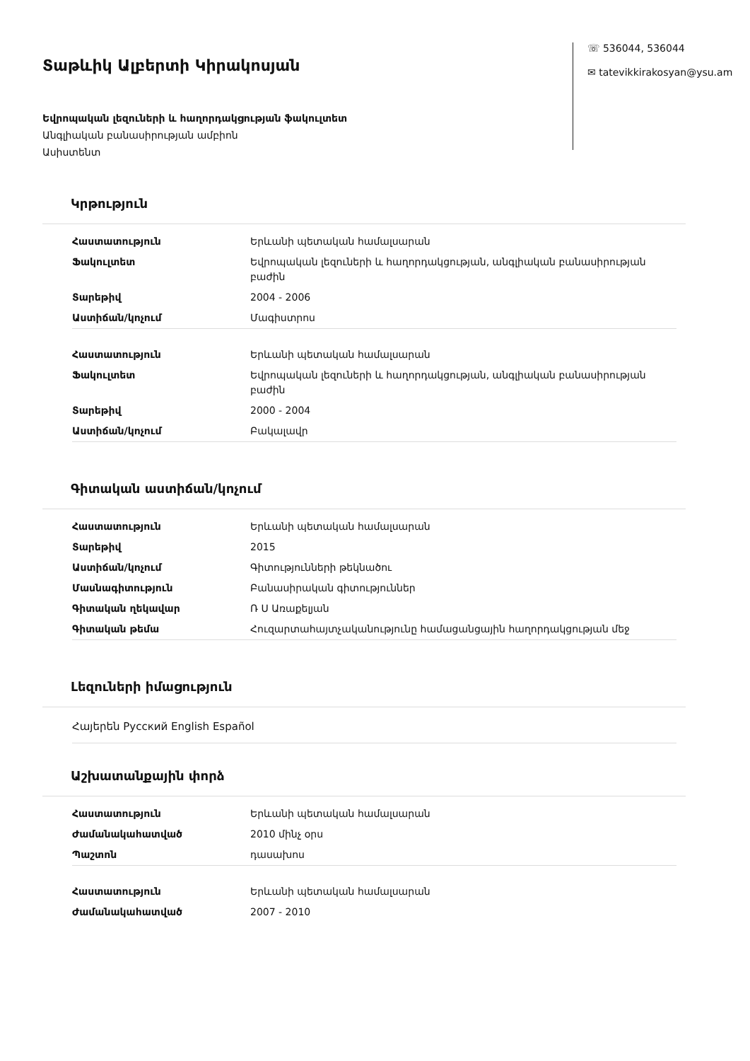Տաթևիկ Ալբերտի Կիրակոսյան
Եվրոպական լեզուների և հաղորդակցության ֆակուլտետ
Անգլիական բանասիրության ամբիոն
Ասիստենտ
☏ 536044, 536044
✉ tatevikkirakosyan@ysu.am
Կրթություն
| Հաստատություն | Երևանի պետական համալսարան |
| Ֆակուլտետ | Եվրոպական լեզուների և հաղորդակցության, անգլիական բանասիրության բաժին |
| Տարեթիվ | 2004 - 2006 |
| Աստիճան/կոչում | Մագիստրոս |
| Հաստատություն | Երևանի պետական համալսարան |
| Ֆակուլտետ | Եվրոպական լեզուների և հաղորդակցության, անգլիական բանասիրության բաժին |
| Տարեթիվ | 2000 - 2004 |
| Աստիճան/կոչում | Բակալավր |
Գիտական աստիճան/կոչում
| Հաստատություն | Երևանի պետական համալսարան |
| Տարեթիվ | 2015 |
| Աստիճան/կոչում | Գիտությունների թեկնածու |
| Մասնագիտություն | Բանասիրական գիտություններ |
| Գիտական ղեկավար | Ռ Ս Առաքելյան |
| Գիտական թեմա | Հուզարտահայտչականությունը համացանցային հաղորդակցության մեջ |
Լեզուների իմացություն
Հայերեն Русский English Español
Աշխատանքային փորձ
| Հաստատություն | Երևանի պետական համալսարան |
| Ժամանակահատված | 2010 մինչ օրս |
| Պաշտոն | դասախոս |
| Հաստատություն | Երևանի պետական համալսարան |
| Ժամանակահատված | 2007 - 2010 |